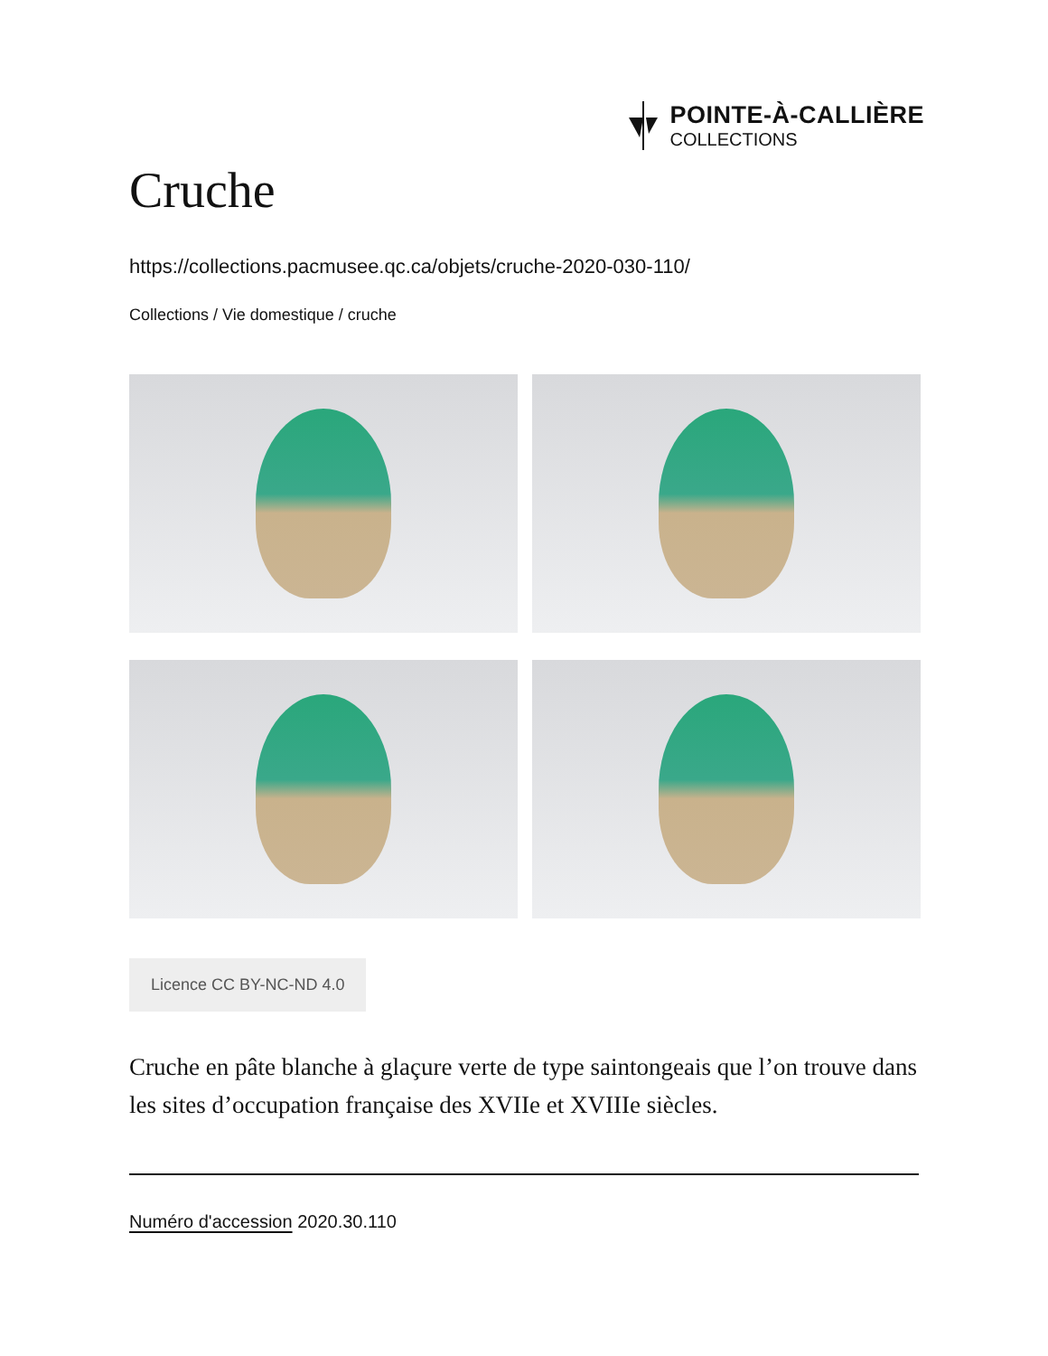POINTE-À-CALLIÈRE
COLLECTIONS
Cruche
https://collections.pacmusee.qc.ca/objets/cruche-2020-030-110/
Collections / Vie domestique / cruche
Licence CC BY-NC-ND 4.0
Cruche en pâte blanche à glaçure verte de type saintongeais que l’on trouve dans les sites d’occupation française des XVIIe et XVIIIe siècles.
Numéro d'accession 2020.30.110